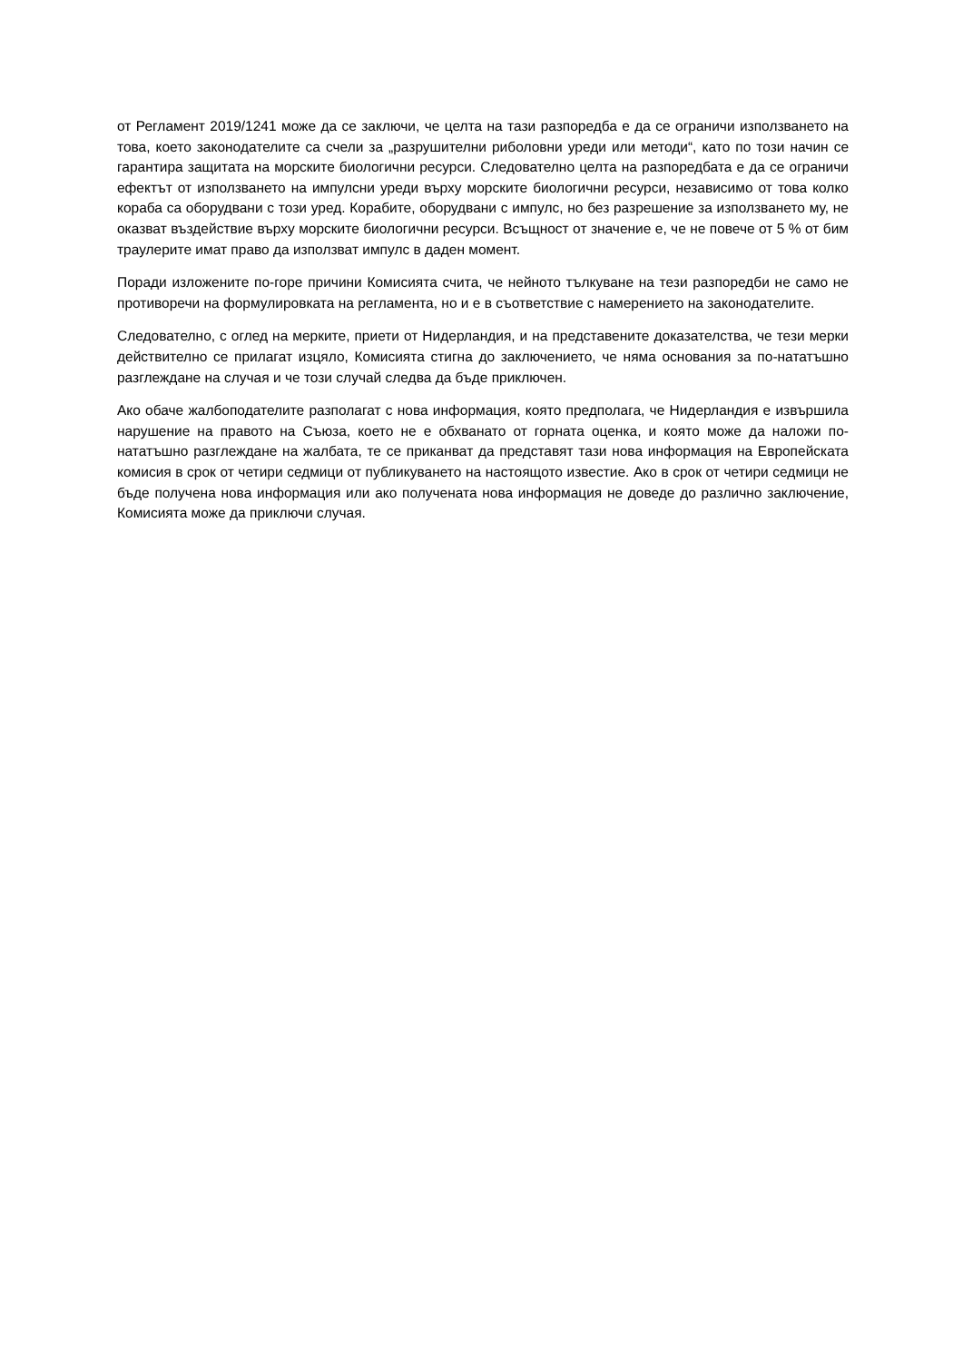от Регламент 2019/1241 може да се заключи, че целта на тази разпоредба е да се ограничи използването на това, което законодателите са счели за „разрушителни риболовни уреди или методи“, като по този начин се гарантира защитата на морските биологични ресурси. Следователно целта на разпоредбата е да се ограничи ефектът от използването на импулсни уреди върху морските биологични ресурси, независимо от това колко кораба са оборудвани с този уред. Корабите, оборудвани с импулс, но без разрешение за използването му, не оказват въздействие върху морските биологични ресурси. Всъщност от значение е, че не повече от 5 % от бим траулерите имат право да използват импулс в даден момент.
Поради изложените по-горе причини Комисията счита, че нейното тълкуване на тези разпоредби не само не противоречи на формулировката на регламента, но и е в съответствие с намерението на законодателите.
Следователно, с оглед на мерките, приети от Нидерландия, и на представените доказателства, че тези мерки действително се прилагат изцяло, Комисията стигна до заключението, че няма основания за по-нататъшно разглеждане на случая и че този случай следва да бъде приключен.
Ако обаче жалбоподателите разполагат с нова информация, която предполага, че Нидерландия е извършила нарушение на правото на Съюза, което не е обхванато от горната оценка, и която може да наложи по-нататъшно разглеждане на жалбата, те се приканват да представят тази нова информация на Европейската комисия в срок от четири седмици от публикуването на настоящото известие. Ако в срок от четири седмици не бъде получена нова информация или ако получената нова информация не доведе до различно заключение, Комисията може да приключи случая.